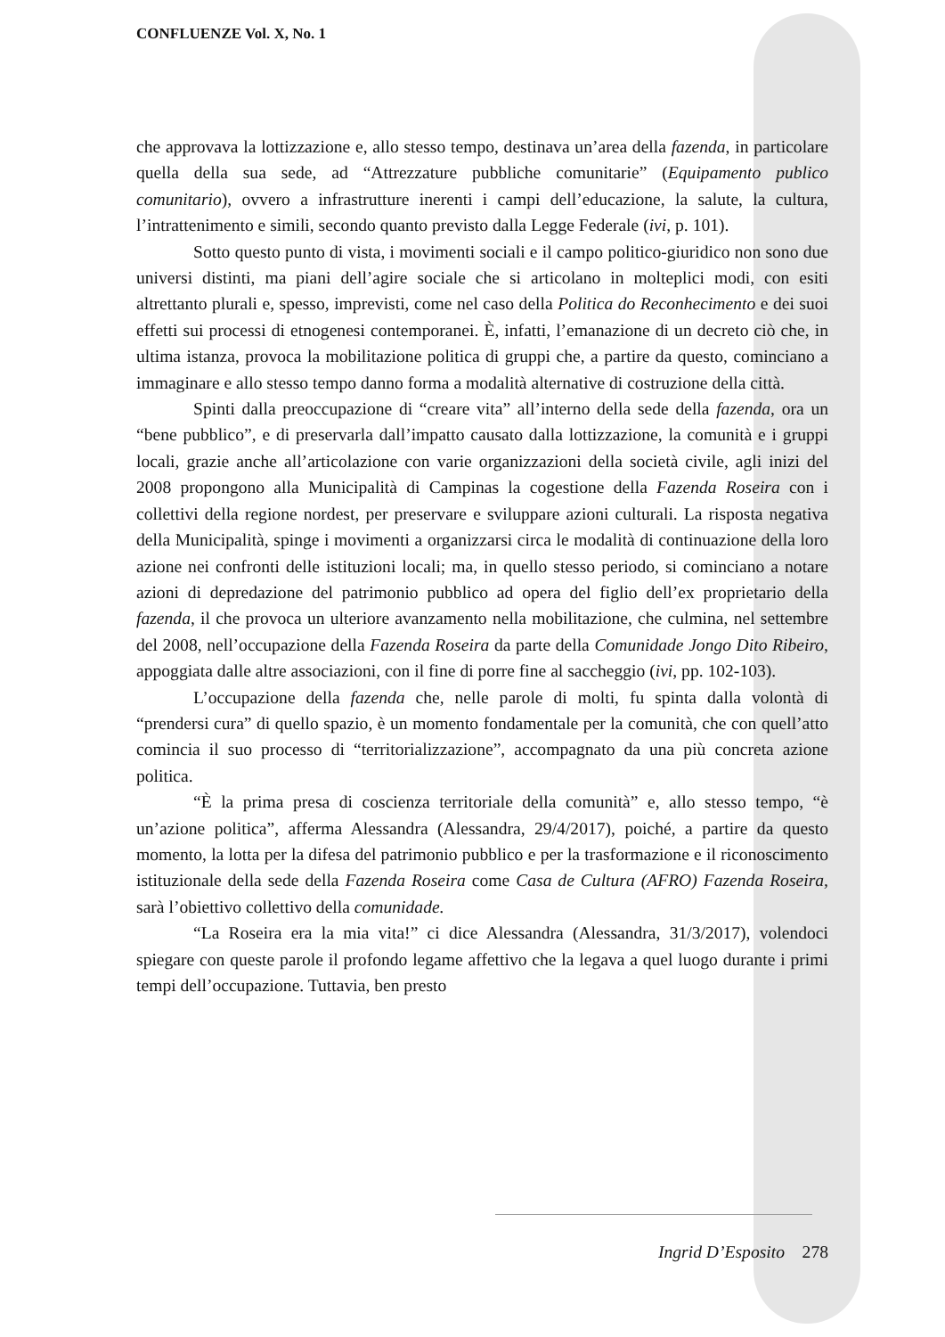CONFLUENZE Vol. X, No. 1
che approvava la lottizzazione e, allo stesso tempo, destinava un’area della fazenda, in particolare quella della sua sede, ad “Attrezzature pubbliche comunitarie” (Equipamento publico comunitario), ovvero a infrastrutture inerenti i campi dell’educazione, la salute, la cultura, l’intrattenimento e simili, secondo quanto previsto dalla Legge Federale (ivi, p. 101).
Sotto questo punto di vista, i movimenti sociali e il campo politico-giuridico non sono due universi distinti, ma piani dell’agire sociale che si articolano in molteplici modi, con esiti altrettanto plurali e, spesso, imprevisti, come nel caso della Politica do Reconhecimento e dei suoi effetti sui processi di etnogenesi contemporanei. È, infatti, l’emanazione di un decreto ciò che, in ultima istanza, provoca la mobilitazione politica di gruppi che, a partire da questo, cominciano a immaginare e allo stesso tempo danno forma a modalità alternative di costruzione della città.
Spinti dalla preoccupazione di “creare vita” all’interno della sede della fazenda, ora un “bene pubblico”, e di preservarla dall’impatto causato dalla lottizzazione, la comunità e i gruppi locali, grazie anche all’articolazione con varie organizzazioni della società civile, agli inizi del 2008 propongono alla Municipalità di Campinas la cogestione della Fazenda Roseira con i collettivi della regione nordest, per preservare e sviluppare azioni culturali. La risposta negativa della Municipalità, spinge i movimenti a organizzarsi circa le modalità di continuazione della loro azione nei confronti delle istituzioni locali; ma, in quello stesso periodo, si cominciano a notare azioni di depredazione del patrimonio pubblico ad opera del figlio dell’ex proprietario della fazenda, il che provoca un ulteriore avanzamento nella mobilitazione, che culmina, nel settembre del 2008, nell’occupazione della Fazenda Roseira da parte della Comunidade Jongo Dito Ribeiro, appoggiata dalle altre associazioni, con il fine di porre fine al saccheggio (ivi, pp. 102-103).
L’occupazione della fazenda che, nelle parole di molti, fu spinta dalla volontà di “prendersi cura” di quello spazio, è un momento fondamentale per la comunità, che con quell’atto comincia il suo processo di “territorializzazione”, accompagnato da una più concreta azione politica.
“È la prima presa di coscienza territoriale della comunità” e, allo stesso tempo, “è un’azione politica”, afferma Alessandra (Alessandra, 29/4/2017), poiché, a partire da questo momento, la lotta per la difesa del patrimonio pubblico e per la trasformazione e il riconoscimento istituzionale della sede della Fazenda Roseira come Casa de Cultura (AFRO) Fazenda Roseira, sarà l’obiettivo collettivo della comunidade.
“La Roseira era la mia vita!” ci dice Alessandra (Alessandra, 31/3/2017), volendoci spiegare con queste parole il profondo legame affettivo che la legava a quel luogo durante i primi tempi dell’occupazione. Tuttavia, ben presto
Ingrid D’Esposito 278